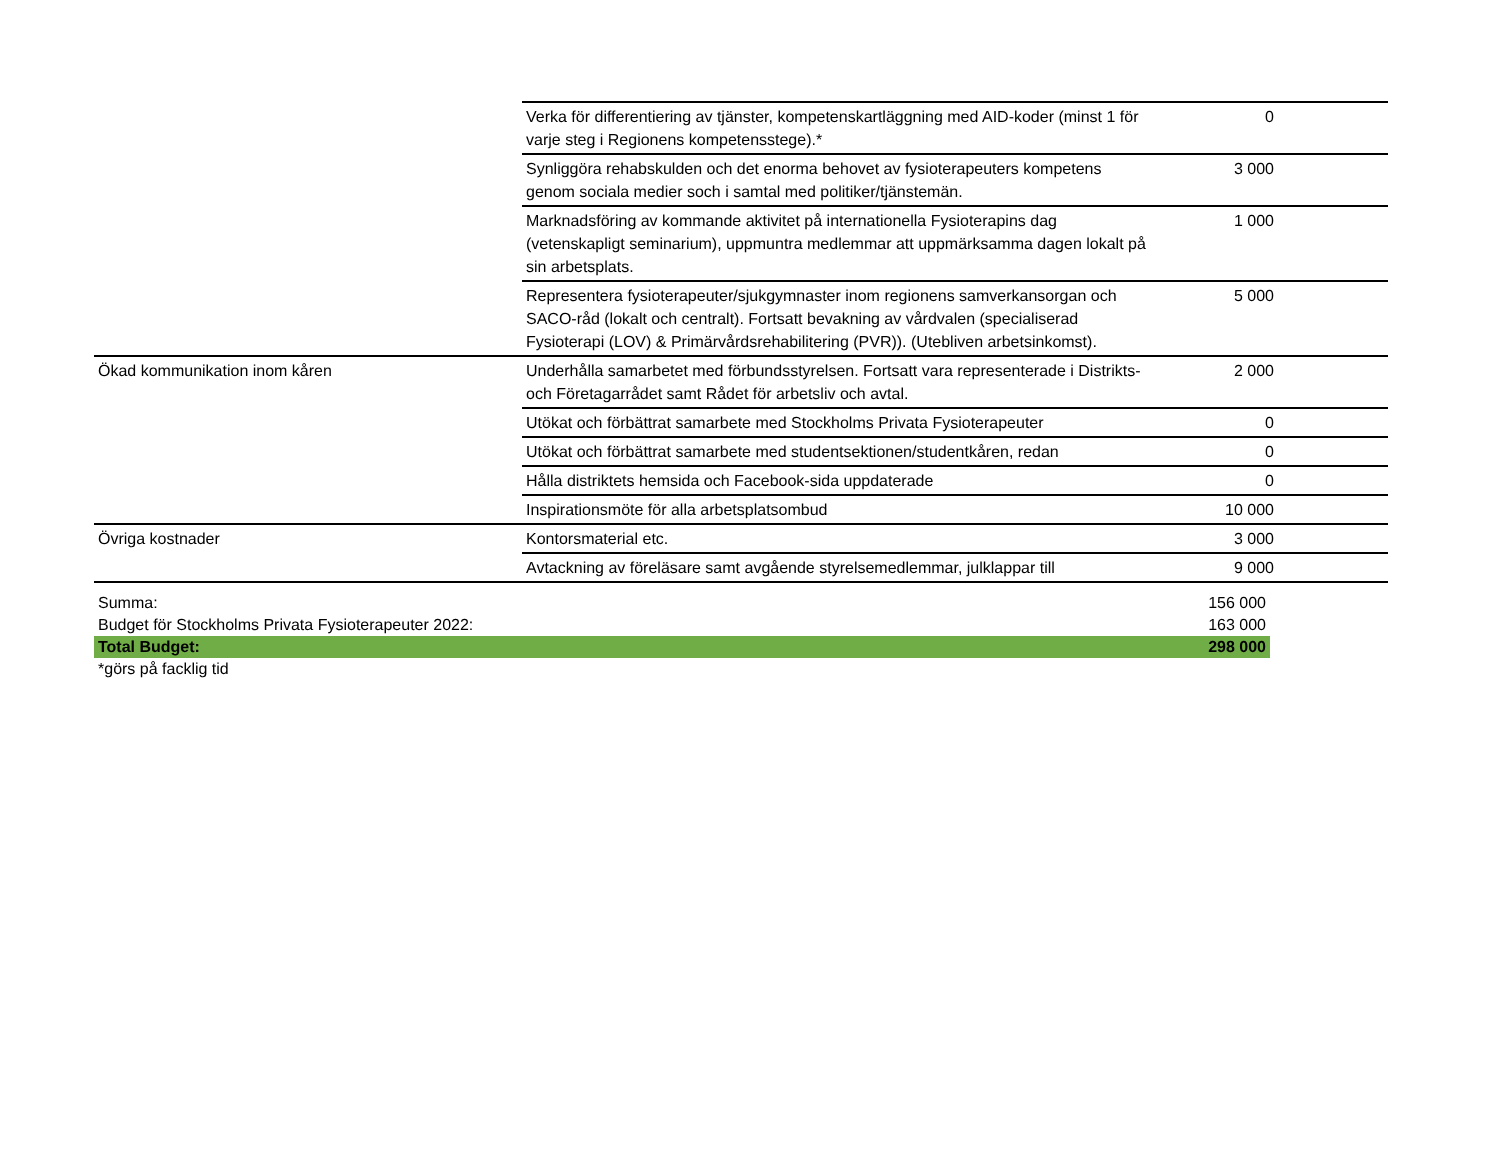| | Verka för differentiering av tjänster, kompetenskartläggning med AID-koder (minst 1 för varje steg i Regionens kompetensstege).* | 0 | |
| | Synliggöra rehabskulden och det enorma behovet av fysioterapeuters kompetens genom sociala medier soch i samtal med politiker/tjänstemän. | 3 000 | |
| | Marknadsföring av kommande aktivitet på internationella Fysioterapins dag (vetenskapligt seminarium), uppmuntra medlemmar att uppmärksamma dagen lokalt på sin arbetsplats. | 1 000 | |
| | Representera fysioterapeuter/sjukgymnaster inom regionens samverkansorgan och SACO-råd (lokalt och centralt). Fortsatt bevakning av vårdvalen (specialiserad Fysioterapi (LOV) & Primärvårdsrehabilitering (PVR)). (Utebliven arbetsinkomst). | 5 000 | |
| Ökad kommunikation inom kåren | Underhålla samarbetet med förbundsstyrelsen. Fortsatt vara representerade i Distrikts- och Företagarrådet samt Rådet för arbetsliv och avtal. | 2 000 | |
| | Utökat och förbättrat samarbete med Stockholms Privata Fysioterapeuter | 0 | |
| | Utökat och förbättrat samarbete med studentsektionen/studentkåren, redan | 0 | |
| | Hålla distriktets hemsida och Facebook-sida uppdaterade | 0 | |
| | Inspirationsmöte för alla arbetsplatsombud | 10 000 | |
| Övriga kostnader | Kontorsmaterial etc. | 3 000 | |
| | Avtackning av föreläsare samt avgående styrelsemedlemmar, julklappar till | 9 000 | |
| Summa: | 156 000 |
| Budget för Stockholms Privata Fysioterapeuter 2022: | 163 000 |
| Total Budget: | 298 000 |
| *görs på facklig tid | |